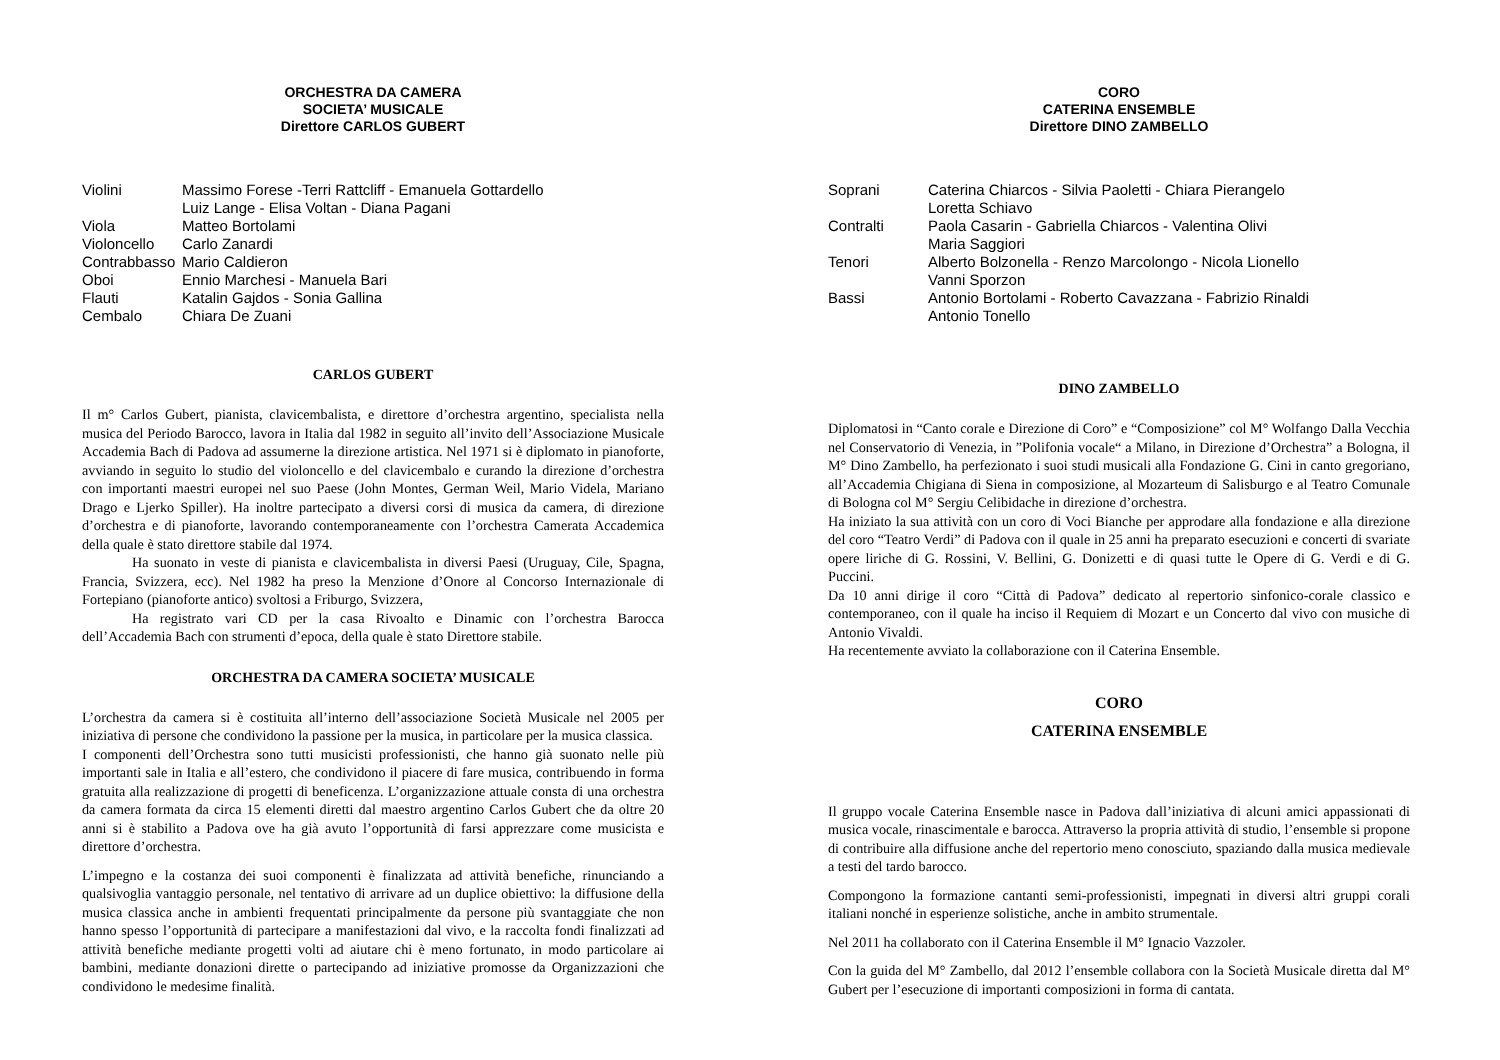ORCHESTRA DA CAMERA
SOCIETA’ MUSICALE
Direttore CARLOS GUBERT
| Violini | Massimo Forese -Terri Rattcliff - Emanuela Gottardello Luiz Lange - Elisa Voltan - Diana Pagani |
| Viola | Matteo Bortolami |
| Violoncello | Carlo Zanardi |
| Contrabbasso | Mario Caldieron |
| Oboi | Ennio Marchesi - Manuela Bari |
| Flauti | Katalin Gajdos - Sonia Gallina |
| Cembalo | Chiara De Zuani |
CARLOS GUBERT
Il m° Carlos Gubert, pianista, clavicembalista, e direttore d’orchestra argentino, specialista nella musica del Periodo Barocco, lavora in Italia dal 1982 in seguito all’invito dell’Associazione Musicale Accademia Bach di Padova ad assumerne la direzione artistica. Nel 1971 si è diplomato in pianoforte, avviando in seguito lo studio del violoncello e del clavicembalo e curando la direzione d’orchestra con importanti maestri europei nel suo Paese (John Montes, German Weil, Mario Videla, Mariano Drago e Ljerko Spiller). Ha inoltre partecipato a diversi corsi di musica da camera, di direzione d’orchestra e di pianoforte, lavorando contemporaneamente con l’orchestra Camerata Accademica della quale è stato direttore stabile dal 1974.
Ha suonato in veste di pianista e clavicembalista in diversi Paesi (Uruguay, Cile, Spagna, Francia, Svizzera, ecc). Nel 1982 ha preso la Menzione d’Onore al Concorso Internazionale di Fortepiano (pianoforte antico) svoltosi a Friburgo, Svizzera,
Ha registrato vari CD per la casa Rivoalto e Dinamic con l’orchestra Barocca dell’Accademia Bach con strumenti d’epoca, della quale è stato Direttore stabile.
ORCHESTRA DA CAMERA SOCIETA’ MUSICALE
L’orchestra da camera si è costituita all’interno dell’associazione Società Musicale nel 2005 per iniziativa di persone che condividono la passione per la musica, in particolare per la musica classica.
I componenti dell’Orchestra sono tutti musicisti professionisti, che hanno già suonato nelle più importanti sale in Italia e all’estero, che condividono il piacere di fare musica, contribuendo in forma gratuita alla realizzazione di progetti di beneficenza. L’organizzazione attuale consta di una orchestra da camera formata da circa 15 elementi diretti dal maestro argentino Carlos Gubert che da oltre 20 anni si è stabilito a Padova ove ha già avuto l’opportunità di farsi apprezzare come musicista e direttore d’orchestra.
L’impegno e la costanza dei suoi componenti è finalizzata ad attività benefiche, rinunciando a qualsivoglia vantaggio personale, nel tentativo di arrivare ad un duplice obiettivo: la diffusione della musica classica anche in ambienti frequentati principalmente da persone più svantaggiate che non hanno spesso l’opportunità di partecipare a manifestazioni dal vivo, e la raccolta fondi finalizzati ad attività benefiche mediante progetti volti ad aiutare chi è meno fortunato, in modo particolare ai bambini, mediante donazioni dirette o partecipando ad iniziative promosse da Organizzazioni che condividono le medesime finalità.
CORO
CATERINA ENSEMBLE
Direttore DINO ZAMBELLO
| Soprani | Caterina Chiarcos - Silvia Paoletti - Chiara Pierangelo Loretta Schiavo |
| Contralti | Paola Casarin - Gabriella Chiarcos - Valentina Olivi Maria Saggiori |
| Tenori | Alberto Bolzonella - Renzo Marcolongo - Nicola Lionello Vanni Sporzon |
| Bassi | Antonio Bortolami - Roberto Cavazzana - Fabrizio Rinaldi Antonio Tonello |
DINO ZAMBELLO
Diplomatosi in “Canto corale e Direzione di Coro” e “Composizione” col M° Wolfango Dalla Vecchia nel Conservatorio di Venezia, in ”Polifonia vocale“ a Milano, in Direzione d’Orchestra” a Bologna, il M° Dino Zambello, ha perfezionato i suoi studi musicali alla Fondazione G. Cini in canto gregoriano, all’Accademia Chigiana di Siena in composizione, al Mozarteum di Salisburgo e al Teatro Comunale di Bologna col M° Sergiu Celibidache in direzione d’orchestra.
Ha iniziato la sua attività con un coro di Voci Bianche per approdare alla fondazione e alla direzione del coro “Teatro Verdi” di Padova con il quale in 25 anni ha preparato esecuzioni e concerti di svariate opere liriche di G. Rossini, V. Bellini, G. Donizetti e di quasi tutte le Opere di G. Verdi e di G. Puccini.
Da 10 anni dirige il coro “Città di Padova” dedicato al repertorio sinfonico-corale classico e contemporaneo, con il quale ha inciso il Requiem di Mozart e un Concerto dal vivo con musiche di Antonio Vivaldi.
Ha recentemente avviato la collaborazione con il Caterina Ensemble.
CORO
CATERINA ENSEMBLE
Il gruppo vocale Caterina Ensemble nasce in Padova dall’iniziativa di alcuni amici appassionati di musica vocale, rinascimentale e barocca. Attraverso la propria attività di studio, l’ensemble si propone di contribuire alla diffusione anche del repertorio meno conosciuto, spaziando dalla musica medievale a testi del tardo barocco.
Compongono la formazione cantanti semi-professionisti, impegnati in diversi altri gruppi corali italiani nonché in esperienze solistiche, anche in ambito strumentale.
Nel 2011 ha collaborato con il Caterina Ensemble il M° Ignacio Vazzoler.
Con la guida del M° Zambello, dal 2012 l’ensemble collabora con la Società Musicale diretta dal M° Gubert per l’esecuzione di importanti composizioni in forma di cantata.